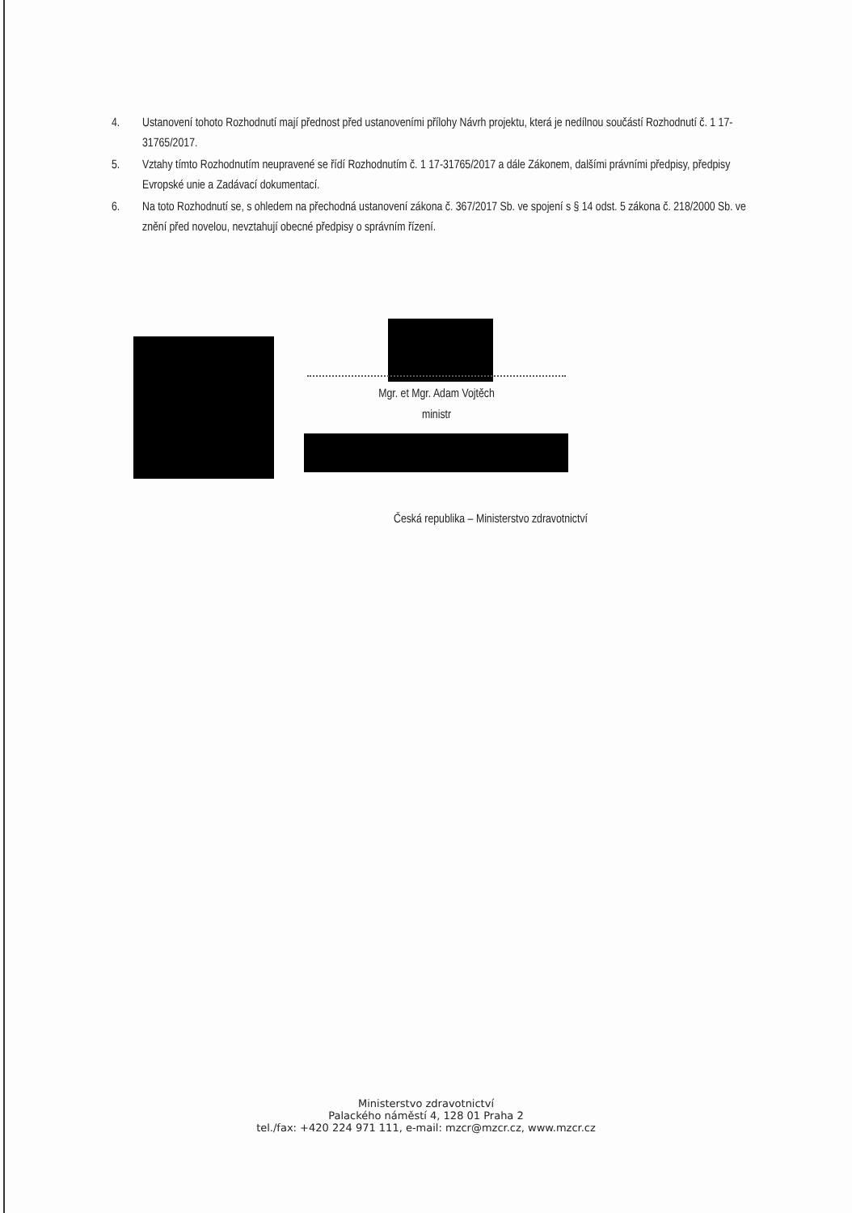4. Ustanovení tohoto Rozhodnutí mají přednost před ustanoveními přílohy Návrh projektu, která je nedílnou součástí Rozhodnutí č. 1 17-31765/2017.
5. Vztahy tímto Rozhodnutím neupravené se řídí Rozhodnutím č. 1 17-31765/2017 a dále Zákonem, dalšími právními předpisy, předpisy Evropské unie a Zadávací dokumentací.
6. Na toto Rozhodnutí se, s ohledem na přechodná ustanovení zákona č. 367/2017 Sb. ve spojení s § 14 odst. 5 zákona č. 218/2000 Sb. ve znění před novelou, nevztahují obecné předpisy o správním řízení.
Mgr. et Mgr. Adam Vojtěch
ministr
Česká republika – Ministerstvo zdravotnictví
Ministerstvo zdravotnictví
Palackého náměstí 4, 128 01 Praha 2
tel./fax: +420 224 971 111, e-mail: mzcr@mzcr.cz, www.mzcr.cz